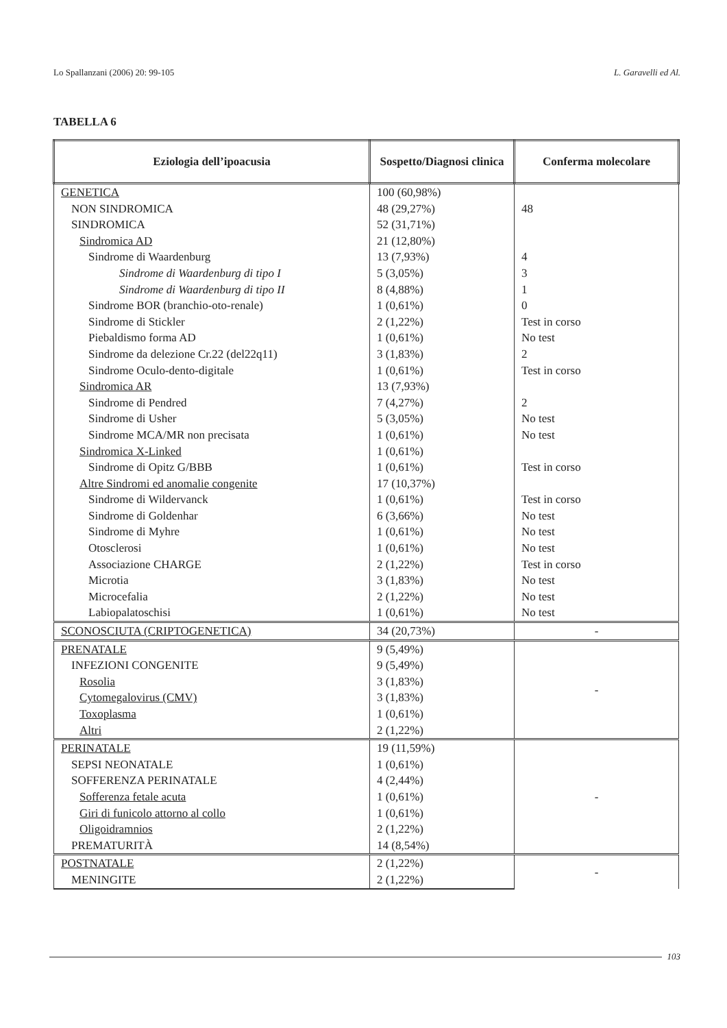Lo Spallanzani (2006) 20: 99-105 L. Garavelli ed Al.
TABELLA 6
| Eziologia dell’ipoacusia | Sospetto/Diagnosi clinica | Conferma molecolare |
| --- | --- | --- |
| GENETICA | 100 (60,98%) | |
| NON SINDROMICA | 48 (29,27%) | 48 |
| SINDROMICA | 52 (31,71%) | |
| Sindromica AD | 21 (12,80%) | |
| Sindrome di Waardenburg | 13 (7,93%) | 4 |
| Sindrome di Waardenburg di tipo I | 5 (3,05%) | 3 |
| Sindrome di Waardenburg di tipo II | 8 (4,88%) | 1 |
| Sindrome BOR (branchio-oto-renale) | 1 (0,61%) | 0 |
| Sindrome di Stickler | 2 (1,22%) | Test in corso |
| Piebaldismo forma AD | 1 (0,61%) | No test |
| Sindrome da delezione Cr.22 (del22q11) | 3 (1,83%) | 2 |
| Sindrome Oculo-dento-digitale | 1 (0,61%) | Test in corso |
| Sindromica AR | 13 (7,93%) | |
| Sindrome di Pendred | 7 (4,27%) | 2 |
| Sindrome di Usher | 5 (3,05%) | No test |
| Sindrome MCA/MR non precisata | 1 (0,61%) | No test |
| Sindromica X-Linked | 1 (0,61%) | |
| Sindrome di Opitz G/BBB | 1 (0,61%) | Test in corso |
| Altre Sindromi ed anomalie congenite | 17 (10,37%) | |
| Sindrome di Wildervanck | 1 (0,61%) | Test in corso |
| Sindrome di Goldenhar | 6 (3,66%) | No test |
| Sindrome di Myhre | 1 (0,61%) | No test |
| Otosclerosi | 1 (0,61%) | No test |
| Associazione CHARGE | 2 (1,22%) | Test in corso |
| Microtia | 3 (1,83%) | No test |
| Microcefalia | 2 (1,22%) | No test |
| Labiopalatoschisi | 1 (0,61%) | No test |
| SCONOSCIUTA (CRIPTOGENETICA) | 34 (20,73%) | - |
| PRENATALE | 9 (5,49%) | - |
| INFEZIONI CONGENITE | 9 (5,49%) | |
| Rosolia | 3 (1,83%) | |
| Cytomegalovirus (CMV) | 3 (1,83%) | |
| Toxoplasma | 1 (0,61%) | |
| Altri | 2 (1,22%) | |
| PERINATALE | 19 (11,59%) | - |
| SEPSI NEONATALE | 1 (0,61%) | |
| SOFFERENZA PERINATALE | 4 (2,44%) | |
| Sofferenza fetale acuta | 1 (0,61%) | |
| Giri di funicolo attorno al collo | 1 (0,61%) | |
| Oligoidramnios | 2 (1,22%) | |
| PREMATURITÀ | 14 (8,54%) | |
| POSTNATALE | 2 (1,22%) | - |
| MENINGITE | 2 (1,22%) | |
103